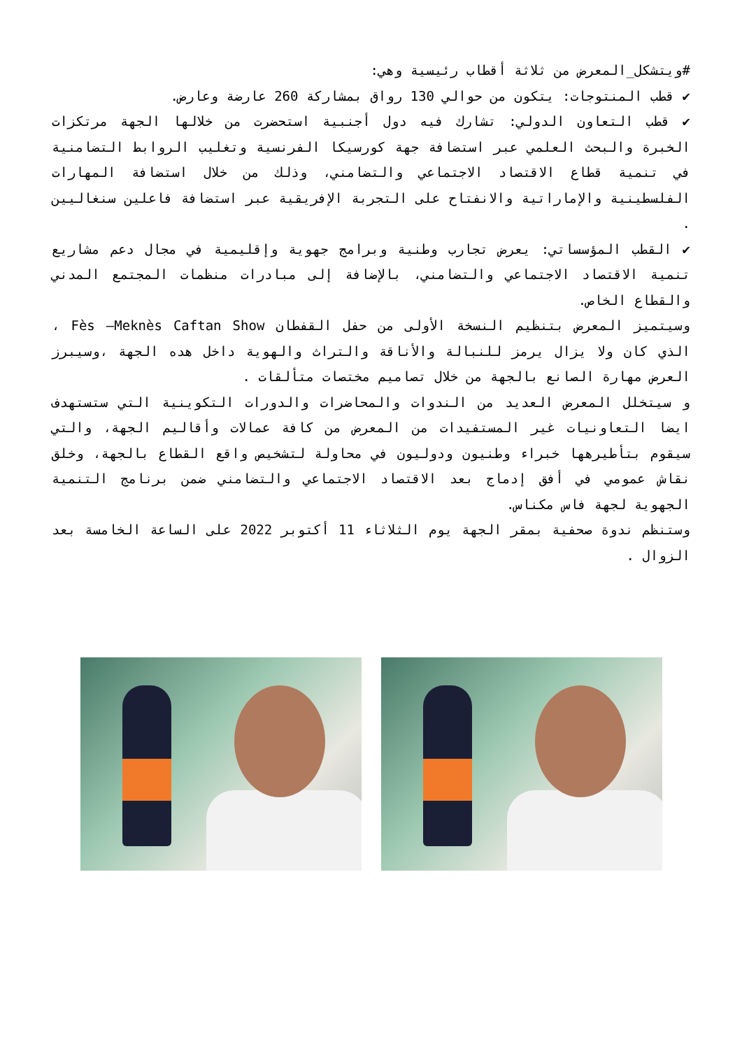#ويتشكل_المعرض من ثلاثة أقطاب رئيسية وهي:
✔ قطب المنتوجات: يتكون من حوالي 130 رواق بمشاركة 260 عارضة وعارض.
✔ قطب التعاون الدولي: تشارك فيه دول أجنبية استحضرت من خلالها الجهة مرتكزات الخبرة والبحث العلمي عبر استضافة جهة كورسيكا الفرنسية وتغليب الروابط التضامنية في تنمية قطاع الاقتصاد الاجتماعي والتضامني، وذلك من خلال استضافة المهارات الفلسطينية والإماراتية والانفتاح على التجربة الإفريقية عبر استضافة فاعلين سنغاليين .
✔ القطب المؤسساتي: يعرض تجارب وطنية وبرامج جهوية وإقليمية في مجال دعم مشاريع تنمية الاقتصاد الاجتماعي والتضامني، بالإضافة إلى مبادرات منظمات المجتمع المدني والقطاع الخاص.
وسيتميز المعرض بتنظيم النسخة الأولى من حفل القفطان Fès –Meknès Caftan Show ، الذي كان ولا يزال يرمز للنبالة والأناقة والتراث والهوية داخل هده الجهة ،وسيبرز العرض مهارة الصانع بالجهة من خلال تصاميم مختصات متألقات .
و سيتخلل المعرض العديد من الندوات والمحاضرات والدورات التكوينية التي ستستهدف ايضا التعاونيات غير المستفيدات من المعرض من كافة عمالات وأقاليم الجهة، والتي سيقوم بتأطيرهها خبراء وطنيون ودوليون في محاولة لتشخيص واقع القطاع بالجهة، وخلق نقاش عمومي في أفق إدماج بعد الاقتصاد الاجتماعي والتضامني ضمن برنامج التنمية الجهوية لجهة فاس مكناس.
وستنظم ندوة صحفية بمقر الجهة يوم الثلاثاء 11 أكتوبر 2022 على الساعة الخامسة بعد الزوال .